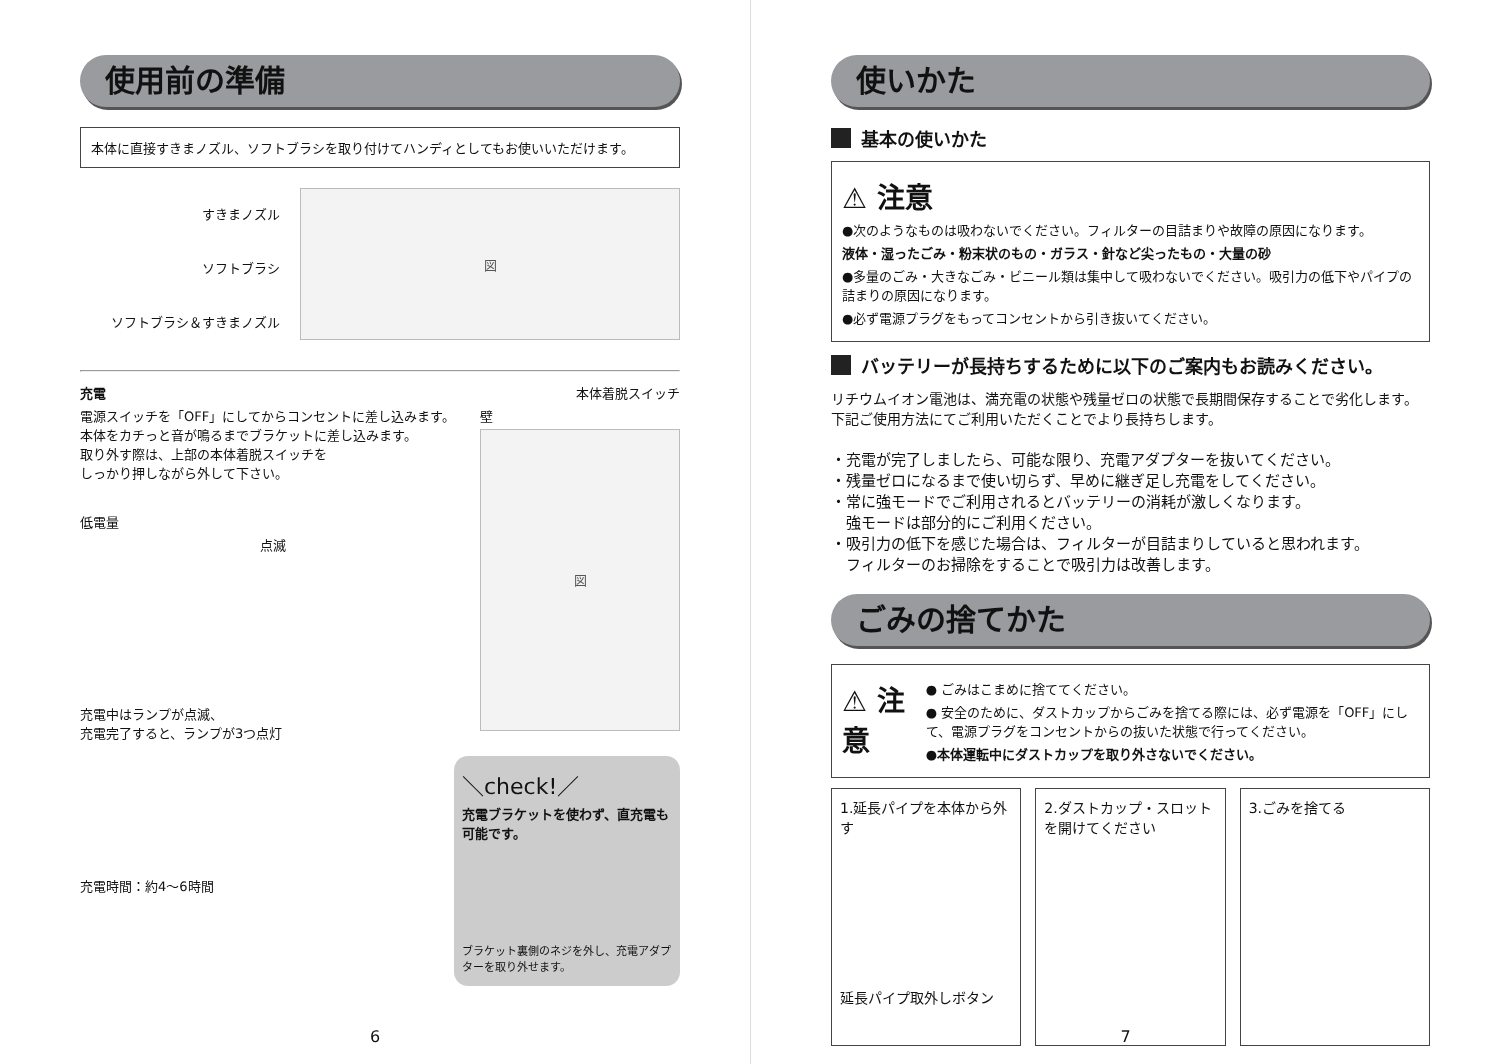使用前の準備
本体に直接すきまノズル、ソフトブラシを取り付けてハンディとしてもお使いいただけます。
すきまノズル
ソフトブラシ
ソフトブラシ＆すきまノズル
図
充電
電源スイッチを「OFF」にしてからコンセントに差し込みます。
本体をカチっと音が鳴るまでブラケットに差し込みます。
取り外す際は、上部の本体着脱スイッチを
しっかり押しながら外して下さい。
低電量
点滅
充電中はランプが点滅、
充電完了すると、ランプが3つ点灯
本体着脱スイッチ
壁
図
充電時間：約4〜6時間
＼check!／
充電ブラケットを使わず、直充電も可能です。
ブラケット裏側のネジを外し、充電アダプターを取り外せます。
6
使いかた
基本の使いかた
⚠ 注意
●次のようなものは吸わないでください。フィルターの目詰まりや故障の原因になります。
液体・湿ったごみ・粉末状のもの・ガラス・針など尖ったもの・大量の砂
●多量のごみ・大きなごみ・ビニール類は集中して吸わないでください。吸引力の低下やパイプの詰まりの原因になります。
●必ず電源プラグをもってコンセントから引き抜いてください。
バッテリーが長持ちするために以下のご案内もお読みください。
リチウムイオン電池は、満充電の状態や残量ゼロの状態で長期間保存することで劣化します。下記ご使用方法にてご利用いただくことでより長持ちします。
・充電が完了しましたら、可能な限り、充電アダプターを抜いてください。
・残量ゼロになるまで使い切らず、早めに継ぎ足し充電をしてください。
・常に強モードでご利用されるとバッテリーの消耗が激しくなります。
　強モードは部分的にご利用ください。
・吸引力の低下を感じた場合は、フィルターが目詰まりしていると思われます。
　フィルターのお掃除をすることで吸引力は改善します。
ごみの捨てかた
⚠ 注意
● ごみはこまめに捨ててください。
● 安全のために、ダストカップからごみを捨てる際には、必ず電源を「OFF」にして、電源プラグをコンセントからの抜いた状態で行ってください。
●本体運転中にダストカップを取り外さないでください。
1.延長パイプを本体から外す
延長パイプ取外しボタン
2.ダストカップ・スロットを開けてください
3.ごみを捨てる
7